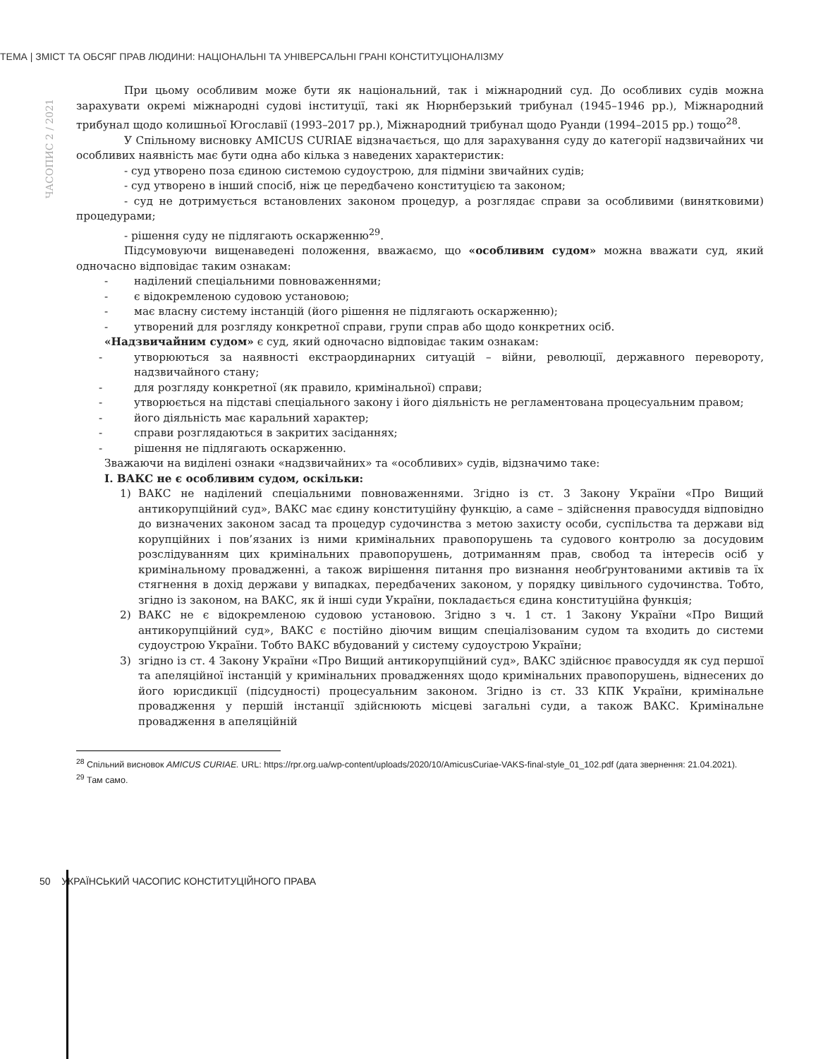ТЕМА | ЗМІСТ ТА ОБСЯГ ПРАВ ЛЮДИНИ: НАЦІОНАЛЬНІ ТА УНІВЕРСАЛЬНІ ГРАНІ КОНСТИТУЦІОНАЛІЗМУ
ЧАСОПИС 2 / 2021
При цьому особливим може бути як національний, так і міжнародний суд. До особливих судів можна зарахувати окремі міжнародні судові інституції, такі як Нюрнберзький трибунал (1945–1946 рр.), Міжнародний трибунал щодо колишньої Югославії (1993–2017 рр.), Міжнародний трибунал щодо Руанди (1994–2015 рр.) тощо<sup>28</sup>.
У Спільному висновку AMICUS CURIAE відзначається, що для зарахування суду до категорії надзвичайних чи особливих наявність має бути одна або кілька з наведених характеристик:
- суд утворено поза єдиною системою судоустрою, для підміни звичайних судів;
- суд утворено в інший спосіб, ніж це передбачено конституцією та законом;
- суд не дотримується встановлених законом процедур, а розглядає справи за особливими (винятковими) процедурами;
- рішення суду не підлягають оскарженню<sup>29</sup>.
Підсумовуючи вищенаведені положення, вважаємо, що «особливим судом» можна вважати суд, який одночасно відповідає таким ознакам:
- наділений спеціальними повноваженнями;
- є відокремленою судовою установою;
- має власну систему інстанцій (його рішення не підлягають оскарженню);
- утворений для розгляду конкретної справи, групи справ або щодо конкретних осіб.
«Надзвичайним судом» є суд, який одночасно відповідає таким ознакам:
- утворюються за наявності екстраординарних ситуацій – війни, революції, державного перевороту, надзвичайного стану;
- для розгляду конкретної (як правило, кримінальної) справи;
- утворюється на підставі спеціального закону і його діяльність не регламентована процесуальним правом;
- його діяльність має каральний характер;
- справи розглядаються в закритих засіданнях;
- рішення не підлягають оскарженню.
Зважаючи на виділені ознаки «надзвичайних» та «особливих» судів, відзначимо таке:
І. ВАКС не є особливим судом, оскільки:
1) ВАКС не наділений спеціальними повноваженнями. Згідно із ст. 3 Закону України «Про Вищий антикорупційний суд», ВАКС має єдину конституційну функцію, а саме – здійснення правосуддя відповідно до визначених законом засад та процедур судочинства з метою захисту особи, суспільства та держави від корупційних і пов’язаних із ними кримінальних правопорушень та судового контролю за досудовим розслідуванням цих кримінальних правопорушень, дотриманням прав, свобод та інтересів осіб у кримінальному провадженні, а також вирішення питання про визнання необґрунтованими активів та їх стягнення в дохід держави у випадках, передбачених законом, у порядку цивільного судочинства. Тобто, згідно із законом, на ВАКС, як й інші суди України, покладається єдина конституційна функція;
2) ВАКС не є відокремленою судовою установою. Згідно з ч. 1 ст. 1 Закону України «Про Вищий антикорупційний суд», ВАКС є постійно діючим вищим спеціалізованим судом та входить до системи судоустрою України. Тобто ВАКС вбудований у систему судоустрою України;
3) згідно із ст. 4 Закону України «Про Вищий антикорупційний суд», ВАКС здійснює правосуддя як суд першої та апеляційної інстанцій у кримінальних провадженнях щодо кримінальних правопорушень, віднесених до його юрисдикції (підсудності) процесуальним законом. Згідно із ст. 33 КПК України, кримінальне провадження у першій інстанції здійснюють місцеві загальні суди, а також ВАКС. Кримінальне провадження в апеляційній
<sup>28</sup> Спільний висновок AMICUS CURIAE. URL: https://rpr.org.ua/wp-content/uploads/2020/10/AmicusCuriae-VAKS-final-style_01_102.pdf (дата звернення: 21.04.2021).
<sup>29</sup> Там само.
50 УКРАЇНСЬКИЙ ЧАСОПИС КОНСТИТУЦІЙНОГО ПРАВА